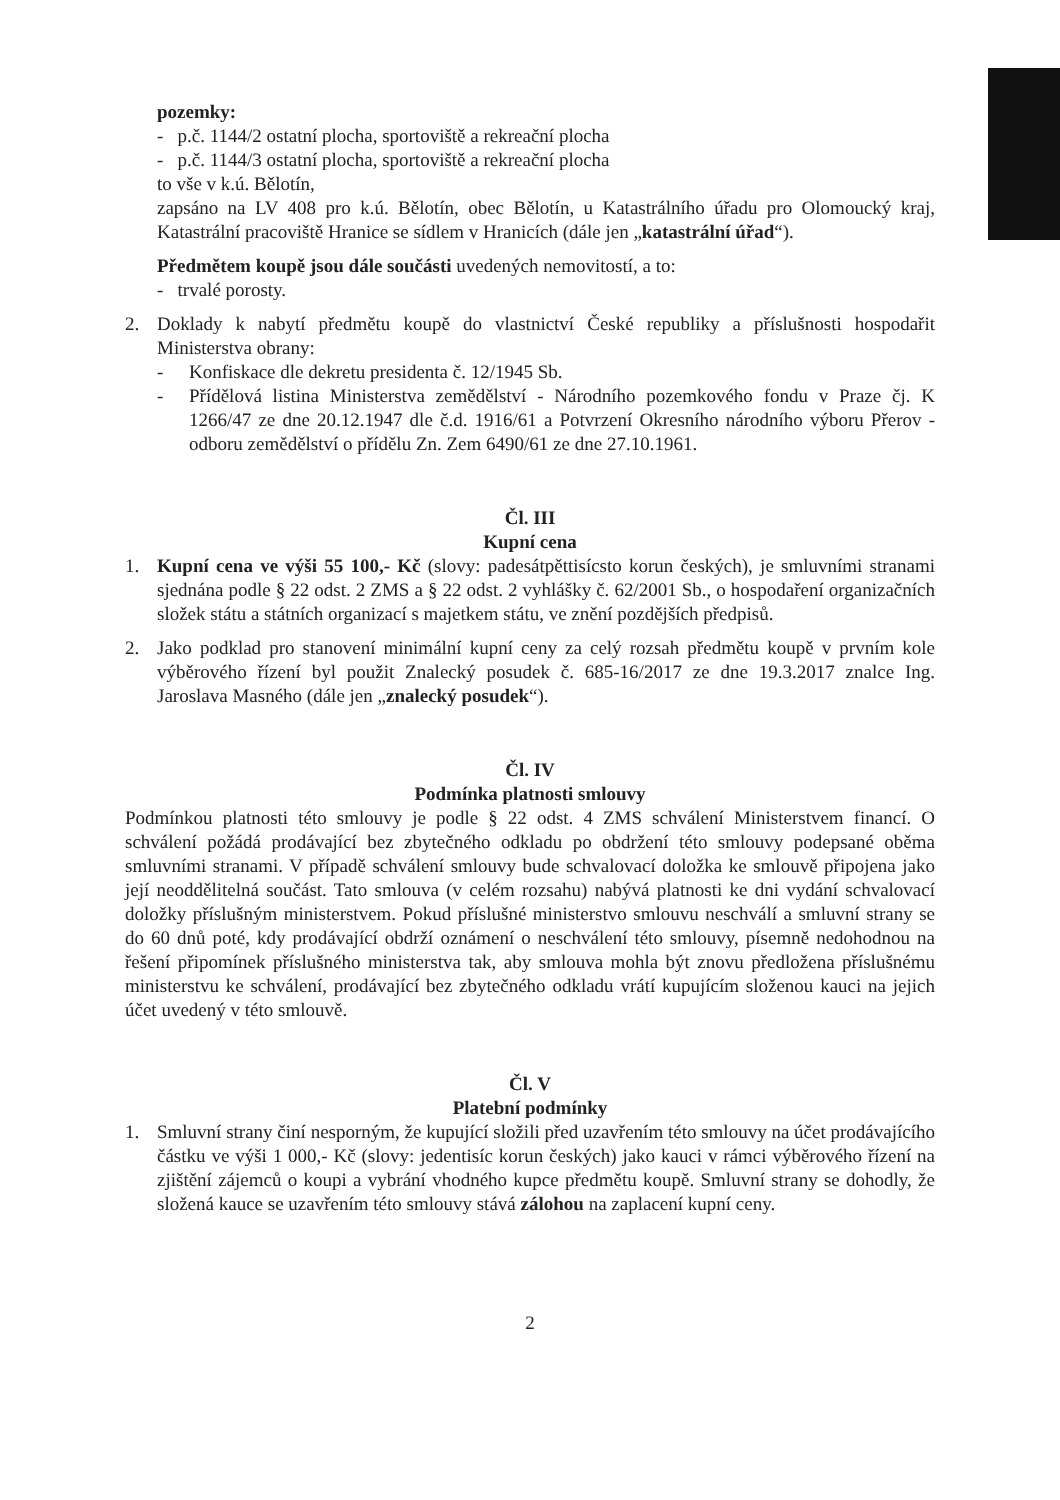pozemky:
- p.č. 1144/2 ostatní plocha, sportoviště a rekreační plocha
- p.č. 1144/3 ostatní plocha, sportoviště a rekreační plocha
to vše v k.ú. Bělotín,
zapsáno na LV 408 pro k.ú. Bělotín, obec Bělotín, u Katastrálního úřadu pro Olomoucký kraj, Katastrální pracoviště Hranice se sídlem v Hranicích (dále jen „katastrální úřad“).
Předmětem koupě jsou dále součásti uvedených nemovitostí, a to:
- trvalé porosty.
2. Doklady k nabytí předmětu koupě do vlastnictví České republiky a příslušnosti hospodařit Ministerstva obrany:
- Konfiskace dle dekretu presidenta č. 12/1945 Sb.
- Přídělová listina Ministerstva zemědělství - Národního pozemkového fondu v Praze čj. K 1266/47 ze dne 20.12.1947 dle č.d. 1916/61 a Potvrzení Okresního národního výboru Přerov - odboru zemědělství o přídělu Zn. Zem 6490/61 ze dne 27.10.1961.
Čl. III
Kupní cena
1. Kupní cena ve výši 55 100,- Kč (slovy: padesátpěttisícsto korun českých), je smluvními stranami sjednána podle § 22 odst. 2 ZMS a § 22 odst. 2 vyhlášky č. 62/2001 Sb., o hospodaření organizačních složek státu a státních organizací s majetkem státu, ve znění pozdějších předpisů.
2. Jako podklad pro stanovení minimální kupní ceny za celý rozsah předmětu koupě v prvním kole výběrového řízení byl použit Znalecký posudek č. 685-16/2017 ze dne 19.3.2017 znalce Ing. Jaroslava Masného (dále jen „znalecký posudek“).
Čl. IV
Podmínka platnosti smlouvy
Podmínkou platnosti této smlouvy je podle § 22 odst. 4 ZMS schválení Ministerstvem financí. O schválení požádá prodávající bez zbytečného odkladu po obdržení této smlouvy podepsané oběma smluvními stranami. V případě schválení smlouvy bude schvalovací doložka ke smlouvě připojena jako její neoddělitelná součást. Tato smlouva (v celém rozsahu) nabývá platnosti ke dni vydání schvalovací doložky příslušným ministerstvem. Pokud příslušné ministerstvo smlouvu neschválí a smluvní strany se do 60 dnů poté, kdy prodávající obdrží oznámení o neschválení této smlouvy, písemně nedohodnou na řešení připomínek příslušného ministerstva tak, aby smlouva mohla být znovu předložena příslušnému ministerstvu ke schválení, prodávající bez zbytečného odkladu vrátí kupujícím složenou kauci na jejich účet uvedený v této smlouvě.
Čl. V
Platební podmínky
1. Smluvní strany činí nesporným, že kupující složili před uzavřením této smlouvy na účet prodávajícího částku ve výši 1 000,- Kč (slovy: jedentisíc korun českých) jako kauci v rámci výběrového řízení na zjištění zájemců o koupi a vybrání vhodného kupce předmětu koupě. Smluvní strany se dohodly, že složená kauce se uzavřením této smlouvy stává zálohou na zaplacení kupní ceny.
2